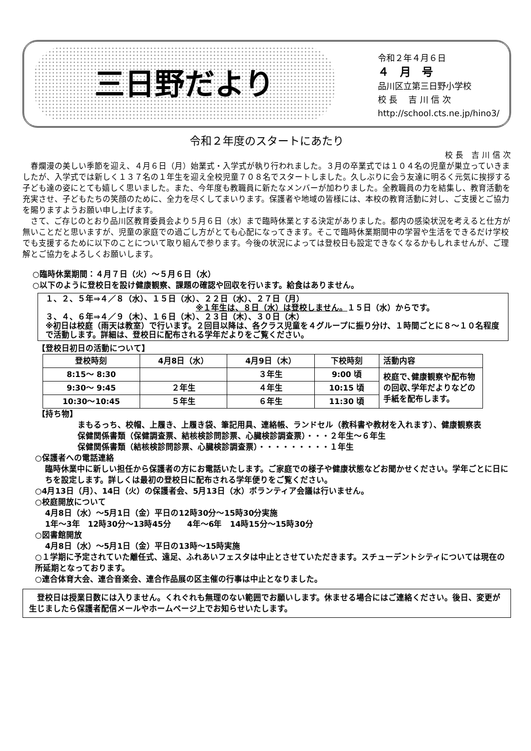三日野だより
令和２年４月６日
４　月　号
品川区立第三日野小学校
校 長　 吉 川 信 次
http://school.cts.ne.jp/hino3/
令和２年度のスタートにあたり
校 長　吉 川 信 次
　春爛漫の美しい季節を迎え、４月６日（月）始業式・入学式が執り行われました。３月の卒業式では１０４名の児童が巣立っていきましたが、入学式では新しく１３７名の１年生を迎え全校児童７０８名でスタートしました。久しぶりに会う友達に明るく元気に挨拶する子ども達の姿にとても嬉しく思いました。また、今年度も教職員に新たなメンバーが加わりました。全教職員の力を結集し、教育活動を充実させ、子どもたちの笑顔のために、全力を尽くしてまいります。保護者や地域の皆様には、本校の教育活動に対し、ご支援とご協力を賜りますようお願い申し上げます。
　さて、ご存じのとおり品川区教育委員会より５月６日（水）まで臨時休業とする決定がありました。都内の感染状況を考えると仕方が無いことだと思いますが、児童の家庭での過ごし方がとても心配になってきます。そこで臨時休業期間中の学習や生活をできるだけ学校でも支援するために以下のことについて取り組んで参ります。今後の状況によっては登校日も設定できなくなるかもしれませんが、ご理解とご協力をよろしくお願いします。
○臨時休業期間：４月７日（火）～５月６日（水）
○以下のように登校日を設け健康観察、課題の確認や回収を行います。給食はありません。
１、２、５年⇒４／８（水）、１５日（水）、２２日（水）、２７日（月）
※１年生は、８日（水）は登校しません。１５日（水）からです。
３、４、６年⇒４／９（木）、１６日（木）、２３日（木）、３０日（木）
※初日は校庭（雨天は教室）で行います。２回目以降は、各クラス児童を４グループに振り分け、１時間ごとに８～１０名程度で活動します。詳細は、登校日に配布される学年だよりをご覧ください。
【登校日初日の活動について】
| 登校時刻 | 4月8日（水） | 4月9日（木） | 下校時刻 | 活動内容 |
| --- | --- | --- | --- | --- |
| 8:15～ 8:30 | | ３年生 | 9:00 頃 | 校庭で､健康観察や配布物の回収､学年だよりなどの手紙を配布します。 |
| 9:30～ 9:45 | ２年生 | ４年生 | 10:15 頃 | |
| 10:30～10:45 | ５年生 | ６年生 | 11:30 頃 | |
【持ち物】
まもるっち、校帽、上履き、上履き袋、筆記用具、連絡帳、ランドセル（教科書や教材を入れます）、健康観察表
保健関係書類（保健調査票、結核検診問診票、心臓検診調査票）・・・２年生～６年生
保健関係書類（結核検診問診票、心臓検診調査票）・・・・・・・・・１年生
○保護者への電話連絡
臨時休業中に新しい担任から保護者の方にお電話いたします。ご家庭での様子や健康状態などお聞かせください。学年ごとに日にちを設定します。詳しくは最初の登校日に配布される学年便りをご覧ください。
○4月13日（月）、14日（火）の保護者会、5月13日（水）ボランティア会議は行いません。
○校庭開放について
4月8日（水）～5月1日（金）平日の12時30分～15時30分実施
1年～3年　12時30分～13時45分　　4年～6年　14時15分～15時30分
○図書館開放
4月8日（水）～5月1日（金）平日の13時～15時実施
○１学期に予定されていた離任式、遠足、ふれあいフェスタは中止とさせていただきます。スチューデントシティについては現在の所延期となっております。
○連合体育大会、連合音楽会、連合作品展の区主催の行事は中止となりました。
　登校日は授業日数には入りません。くれぐれも無理のない範囲でお願いします。休ませる場合にはご連絡ください。後日、変更が生じましたら保護者配信メールやホームページ上でお知らせいたします。